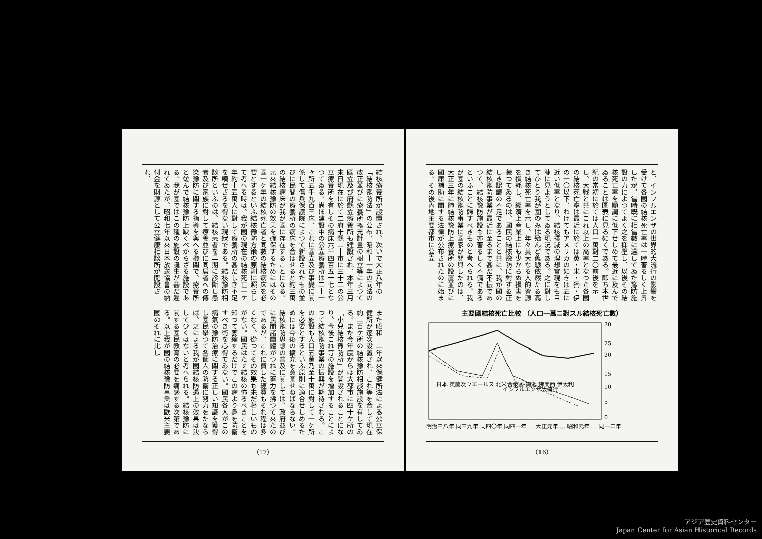結核療養所が設置され、次いで大正八年の「結核豫防法」の公布、昭和十一年の同法の改正並びに療養所擴充計畫の樹立等によつて國立及び府縣立療養所も建設され、本年三月末日現在に於て二府十縣二十市に三十二の公立療養所を有しその病床六千四百五十七となつてゐる。尚ほ建設中の公立療養所は二十一ヶ所五千九百三床、これに國立及び事變に關係して傷兵保護院によつて新設されたもの並びに民間の療養所の病床を合はせると約三萬の結核病床が我が國に存在することになる。元來結核豫防の效果を確保するためにはその國一ケ年の結核死亡者と同數の結核病床を必要とするといふ結核豫防方策の原則に照らして考へる時は、我が國の現在の結核死亡一ケ年約十五萬人に對して療養所の甚だしき不足を嘆ぜざるを得ない現狀である。結核豫防相談所といふのは、結核患者を早期に診斷し患者及び家族に對して療養並びに同居者への傳染豫防に關する指導を與へる機關で、療養所と竝んで結核豫防上缺くべからざる施設である。我が國ではこの種の施設の誕生が甚だ遲れてゐたが、昭和七年以來日本放送協會の納付金を財源として公立健康相談所が開設され、
また昭和十二年以來保健所法による公立保健所が逐次設置され、これ等を合して現在約二百ケ所の結核豫防相談施設を有してゐる。また今年度からは大都市に四十ケ所の「小兒結核豫防所」が開設されることになり、今後これ等の施設を増加することによつて結核豫防事業の振興が期待される。この施設も人口五萬乃至十萬に對して一ケ所を必要とするといふ原則に適合せしめるためには今後の擴充を意圖せねばならない。結核豫防思想の普及に關しては、政府並びに民間諸團體がつねに努力を拂つて來たのであるが、これに費した經費もそれ程は多くなく、從つてその效果も未だ著しいものがない。國民はたゞ結核の怖るべきことを知つて萎縮するだけでこの病より身を防衞すべき術を心得てゐない。國民各人がこの病氣の豫防治療に關する正しい知識を獲得し國民擧つて各個人の防衞に努力をたならば、之による我が國結核防遏上の效果は決して少くはないと考へられる。結核豫防に關する國民教育の必要を痛感する次第である。以上我が國の結核豫防事業は歐米主要國のそれに比し
（17）
と、インフルエンザの世界的大流行の影響を受けて各國の結核死亡率は一時著るしく上昇したが、當時既に相當數に達してゐた豫防施設の力によつてよく之を抑壓し、以後その結核死亡率を順調に低下せしめて最近に及んでゐることは圖表に見る如くである。即ち本世紀の當初に於ては人口一萬對二〇前後を示し、大戰と共にこれ以上の高率となつた各國の結核死亡率は最近に於ては英・米・獨・伊の一〇以下、わけてもアメリカの如きは五に近い低率となり、結核撲滅の理想實現をも目睫に見ようとしてゐる現況である。之に對してひとり我が國のみは殆んど舊態依然たる高き結核死亡率を示し、年々莫大なる人的資源を損耗し、經濟上産業上にも少からぬ損害を蒙つてゐるのは、國民の結核豫防に對する正しき認識の不足であることと共に、我が國の結核豫防事業が最近に至るまで甚だ不振であつて、結核豫防施設も亦著るしく不備であるといふことに歸すべきものと考へられる。我が國の結核豫防事業に國家が關與したのは、大正三年に肺結核豫防上療養所の設置並びに國庫補助に關する法律が公布されたのに始まる。その後內地主要都市に公立
主要國結核死亡比較 （人口一萬ニ對スル結核死亡數）
30
25
20
15
10
5
0
インフルエンザ大流行
日本 英蘭及ウエールス 北米合衆國 獨逸 佛蘭西 伊太利
明治三八年 同三九年 同四〇年 同四一年 … 大正元年 … 昭和元年 … 同一二年
（16）
アジア歴史資料センター
Japan Center for Asian Historical Records